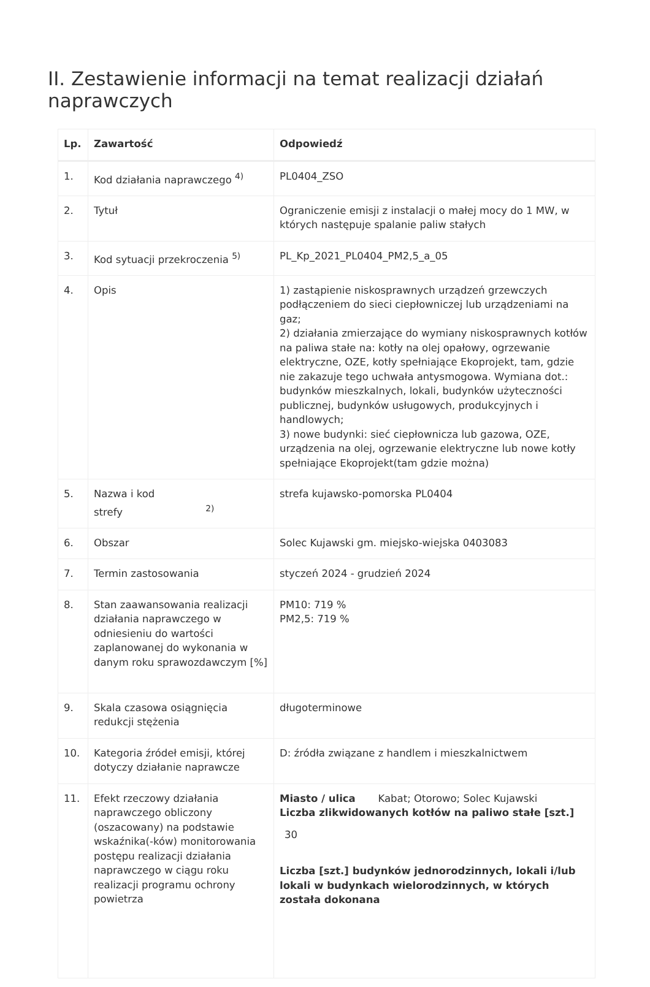II. Zestawienie informacji na temat realizacji działań naprawczych
| Lp. | Zawartość | Odpowiedź |
| --- | --- | --- |
| 1. | Kod działania naprawczego <sup>4)</sup> | PL0404_ZSO |
| 2. | Tytuł | Ograniczenie emisji z instalacji o małej mocy do 1 MW, w których następuje spalanie paliw stałych |
| 3. | Kod sytuacji przekroczenia <sup>5)</sup> | PL_Kp_2021_PL0404_PM2,5_a_05 |
| 4. | Opis | 1) zastąpienie niskosprawnych urządzeń grzewczych podłączeniem do sieci ciepłowniczej lub urządzeniami na gaz; 2) działania zmierzające do wymiany niskosprawnych kotłów na paliwa stałe na: kotły na olej opałowy, ogrzewanie elektryczne, OZE, kotły spełniające Ekoprojekt, tam, gdzie nie zakazuje tego uchwała antysmogowa. Wymiana dot.: budynków mieszkalnych, lokali, budynków użyteczności publicznej, budynków usługowych, produkcyjnych i handlowych; 3) nowe budynki: sieć ciepłownicza lub gazowa, OZE, urządzenia na olej, ogrzewanie elektryczne lub nowe kotły spełniające Ekoprojekt(tam gdzie można) |
| 5. | Nazwa i kod strefy <sup>2)</sup> | strefa kujawsko-pomorska PL0404 |
| 6. | Obszar | Solec Kujawski gm. miejsko-wiejska 0403083 |
| 7. | Termin zastosowania | styczeń 2024 - grudzień 2024 |
| 8. | Stan zaawansowania realizacji działania naprawczego w odniesieniu do wartości zaplanowanej do wykonania w danym roku sprawozdawczym [%] | PM10: 719 % PM2,5: 719 % |
| 9. | Skala czasowa osiągnięcia redukcji stężenia | długoterminowe |
| 10. | Kategoria źródeł emisji, której dotyczy działanie naprawcze | D: źródła związane z handlem i mieszkalnictwem |
| 11. | Efekt rzeczowy działania naprawczego obliczony (oszacowany) na podstawie wskaźnika(-ków) monitorowania postępu realizacji działania naprawczego w ciągu roku realizacji programu ochrony powietrza | Miasto / ulica Kabat; Otorowo; Solec Kujawski Liczba zlikwidowanych kotłów na paliwo stałe [szt.] 30 Liczba [szt.] budynków jednorodzinnych, lokali i/lub lokali w budynkach wielorodzinnych, w których została dokonana |